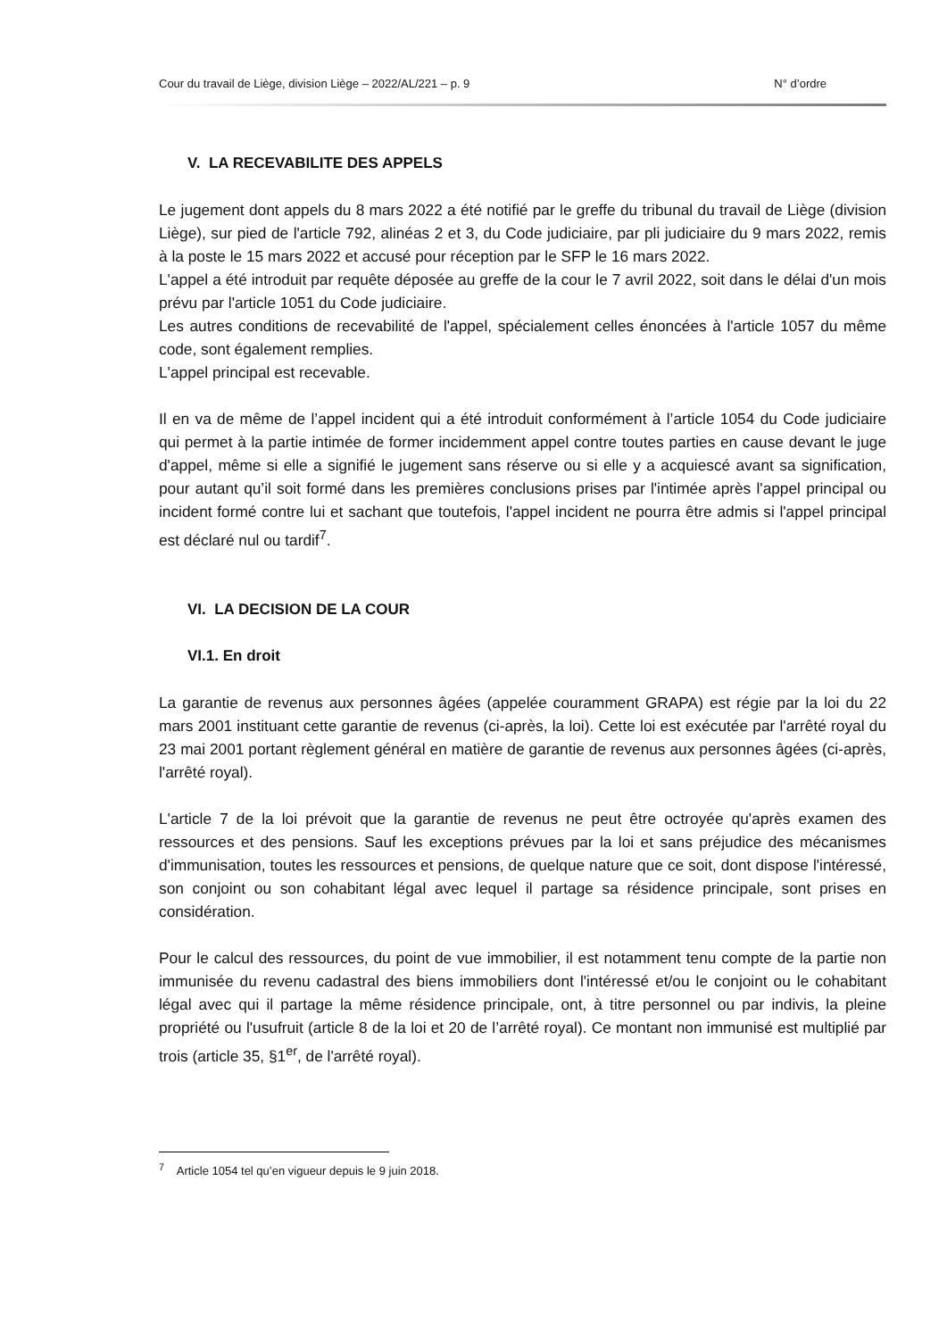Cour du travail de Liège, division Liège – 2022/AL/221 – p. 9 N° d’ordre
V. LA RECEVABILITE DES APPELS
Le jugement dont appels du 8 mars 2022 a été notifié par le greffe du tribunal du travail de Liège (division Liège), sur pied de l'article 792, alinéas 2 et 3, du Code judiciaire, par pli judiciaire du 9 mars 2022, remis à la poste le 15 mars 2022 et accusé pour réception par le SFP le 16 mars 2022.
L'appel a été introduit par requête déposée au greffe de la cour le 7 avril 2022, soit dans le délai d'un mois prévu par l'article 1051 du Code judiciaire.
Les autres conditions de recevabilité de l'appel, spécialement celles énoncées à l'article 1057 du même code, sont également remplies.
L'appel principal est recevable.
Il en va de même de l’appel incident qui a été introduit conformément à l’article 1054 du Code judiciaire qui permet à la partie intimée de former incidemment appel contre toutes parties en cause devant le juge d'appel, même si elle a signifié le jugement sans réserve ou si elle y a acquiescé avant sa signification, pour autant qu’il soit formé dans les premières conclusions prises par l'intimée après l'appel principal ou incident formé contre lui et sachant que toutefois, l'appel incident ne pourra être admis si l'appel principal est déclaré nul ou tardif<sup>7</sup>.
VI. LA DECISION DE LA COUR
VI.1. En droit
La garantie de revenus aux personnes âgées (appelée couramment GRAPA) est régie par la loi du 22 mars 2001 instituant cette garantie de revenus (ci-après, la loi). Cette loi est exécutée par l'arrêté royal du 23 mai 2001 portant règlement général en matière de garantie de revenus aux personnes âgées (ci-après, l'arrêté royal).
L'article 7 de la loi prévoit que la garantie de revenus ne peut être octroyée qu'après examen des ressources et des pensions. Sauf les exceptions prévues par la loi et sans préjudice des mécanismes d'immunisation, toutes les ressources et pensions, de quelque nature que ce soit, dont dispose l'intéressé, son conjoint ou son cohabitant légal avec lequel il partage sa résidence principale, sont prises en considération.
Pour le calcul des ressources, du point de vue immobilier, il est notamment tenu compte de la partie non immunisée du revenu cadastral des biens immobiliers dont l'intéressé et/ou le conjoint ou le cohabitant légal avec qui il partage la même résidence principale, ont, à titre personnel ou par indivis, la pleine propriété ou l'usufruit (article 8 de la loi et 20 de l’arrêté royal). Ce montant non immunisé est multiplié par trois (article 35, §1<sup>er</sup>, de l'arrêté royal).
<sup>7</sup> Article 1054 tel qu’en vigueur depuis le 9 juin 2018.